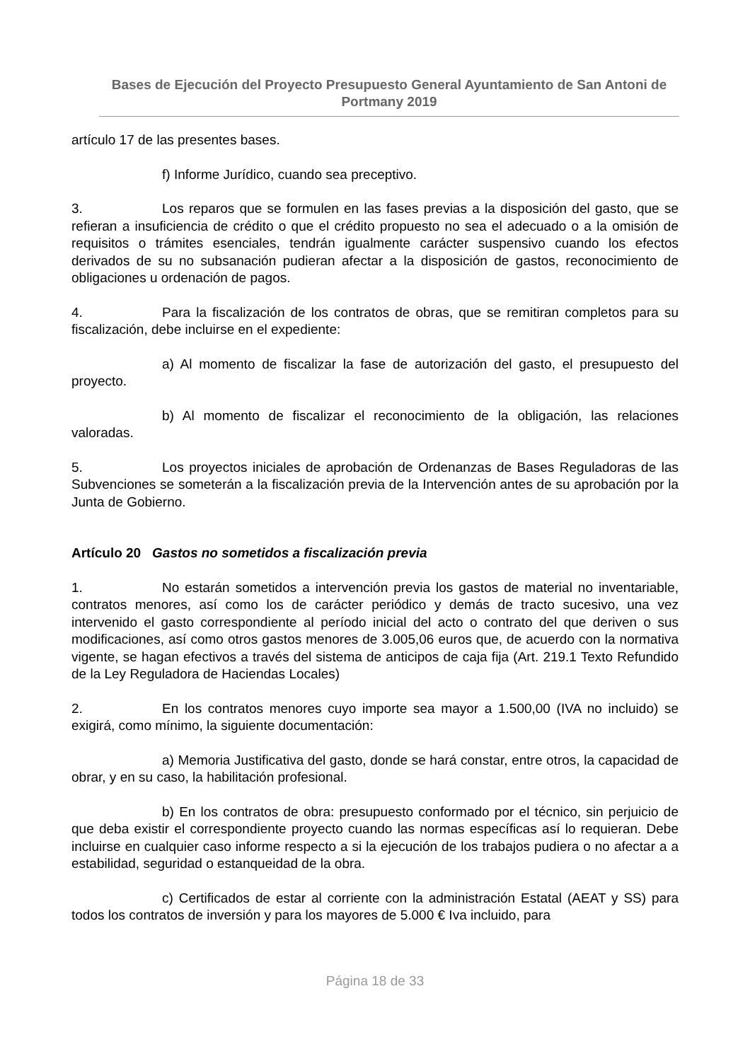Bases de Ejecución del Proyecto Presupuesto General Ayuntamiento de San Antoni de Portmany 2019
artículo 17 de las presentes bases.
f) Informe Jurídico, cuando sea preceptivo.
3. Los reparos que se formulen en las fases previas a la disposición del gasto, que se refieran a insuficiencia de crédito o que el crédito propuesto no sea el adecuado o a la omisión de requisitos o trámites esenciales, tendrán igualmente carácter suspensivo cuando los efectos derivados de su no subsanación pudieran afectar a la disposición de gastos, reconocimiento de obligaciones u ordenación de pagos.
4. Para la fiscalización de los contratos de obras, que se remitiran completos para su fiscalización, debe incluirse en el expediente:
a) Al momento de fiscalizar la fase de autorización del gasto, el presupuesto del proyecto.
b) Al momento de fiscalizar el reconocimiento de la obligación, las relaciones valoradas.
5. Los proyectos iniciales de aprobación de Ordenanzas de Bases Reguladoras de las Subvenciones se someterán a la fiscalización previa de la Intervención antes de su aprobación por la Junta de Gobierno.
Artículo 20 Gastos no sometidos a fiscalización previa
1. No estarán sometidos a intervención previa los gastos de material no inventariable, contratos menores, así como los de carácter periódico y demás de tracto sucesivo, una vez intervenido el gasto correspondiente al período inicial del acto o contrato del que deriven o sus modificaciones, así como otros gastos menores de 3.005,06 euros que, de acuerdo con la normativa vigente, se hagan efectivos a través del sistema de anticipos de caja fija (Art. 219.1 Texto Refundido de la Ley Reguladora de Haciendas Locales)
2. En los contratos menores cuyo importe sea mayor a 1.500,00 (IVA no incluido) se exigirá, como mínimo, la siguiente documentación:
a) Memoria Justificativa del gasto, donde se hará constar, entre otros, la capacidad de obrar, y en su caso, la habilitación profesional.
b) En los contratos de obra: presupuesto conformado por el técnico, sin perjuicio de que deba existir el correspondiente proyecto cuando las normas específicas así lo requieran. Debe incluirse en cualquier caso informe respecto a si la ejecución de los trabajos pudiera o no afectar a a estabilidad, seguridad o estanqueidad de la obra.
c) Certificados de estar al corriente con la administración Estatal (AEAT y SS) para todos los contratos de inversión y para los mayores de 5.000 € Iva incluido, para
Página 18 de 33